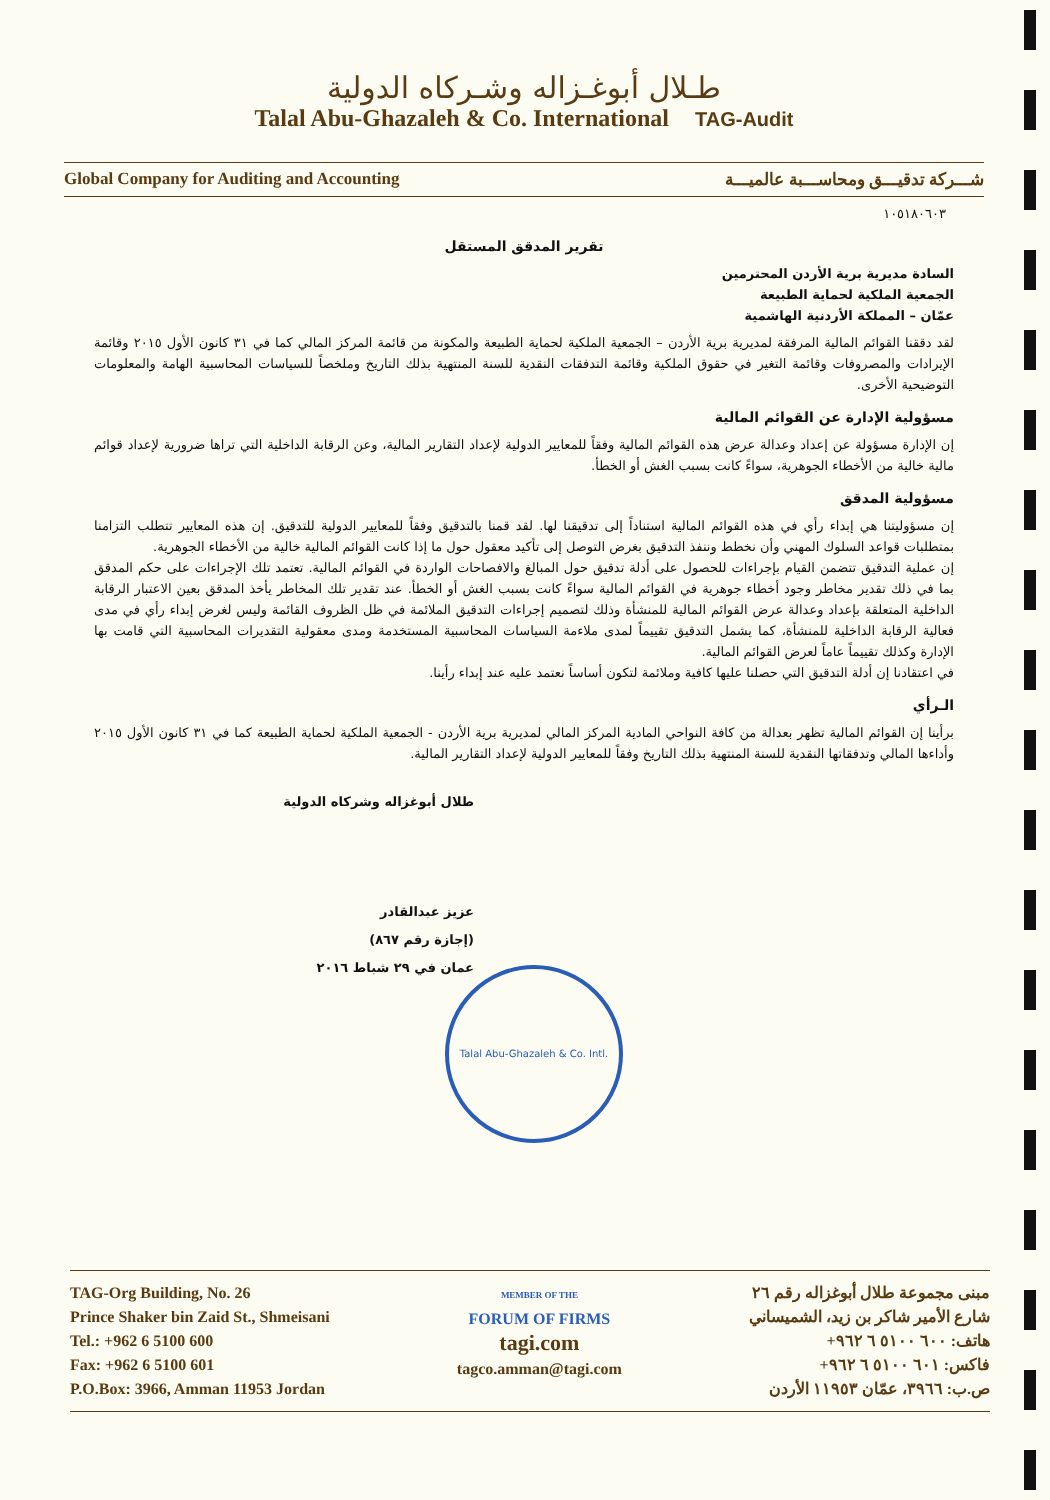طـلال أبوغـزاله وشـركاه الدولية
Talal Abu-Ghazaleh & Co. International TAG-Audit
Global Company for Auditing and Accounting شـــركة تدقيـــق ومحاســـبة عالميـــة
١٠٥١٨٠٦٠٣
تقرير المدقق المستقل
السادة مديرية برية الأردن المحترمين
الجمعية الملكية لحماية الطبيعة
عمّان – المملكة الأردنية الهاشمية
لقد دققنا القوائم المالية المرفقة لمديرية برية الأردن – الجمعية الملكية لحماية الطبيعة والمكونة من قائمة المركز المالي كما في ٣١ كانون الأول ٢٠١٥ وقائمة الإيرادات والمصروفات وقائمة التغير في حقوق الملكية وقائمة التدفقات النقدية للسنة المنتهية بذلك التاريخ وملخصاً للسياسات المحاسبية الهامة والمعلومات التوضيحية الأخرى.
مسؤولية الإدارة عن القوائم المالية
إن الإدارة مسؤولة عن إعداد وعدالة عرض هذه القوائم المالية وفقاً للمعايير الدولية لإعداد التقارير المالية، وعن الرقابة الداخلية التي تراها ضرورية لإعداد قوائم مالية خالية من الأخطاء الجوهرية، سواءً كانت بسبب الغش أو الخطأ.
مسؤولية المدقق
إن مسؤوليتنا هي إبداء رأي في هذه القوائم المالية استناداً إلى تدقيقنا لها. لقد قمنا بالتدقيق وفقاً للمعايير الدولية للتدقيق. إن هذه المعايير تتطلب التزامنا بمتطلبات قواعد السلوك المهني وأن نخطط وننفذ التدقيق بغرض التوصل إلى تأكيد معقول حول ما إذا كانت القوائم المالية خالية من الأخطاء الجوهرية.
إن عملية التدقيق تتضمن القيام بإجراءات للحصول على أدلة تدقيق حول المبالغ والافصاحات الواردة في القوائم المالية. تعتمد تلك الإجراءات على حكم المدقق بما في ذلك تقدير مخاطر وجود أخطاء جوهرية في القوائم المالية سواءً كانت بسبب الغش أو الخطأ. عند تقدير تلك المخاطر يأخذ المدقق بعين الاعتبار الرقابة الداخلية المتعلقة بإعداد وعدالة عرض القوائم المالية للمنشأة وذلك لتصميم إجراءات التدقيق الملائمة في ظل الظروف القائمة وليس لغرض إبداء رأي في مدى فعالية الرقابة الداخلية للمنشأة، كما يشمل التدقيق تقييماً لمدى ملاءمة السياسات المحاسبية المستخدمة ومدى معقولية التقديرات المحاسبية التي قامت بها الإدارة وكذلك تقييماً عاماً لعرض القوائم المالية.
في اعتقادنا إن أدلة التدقيق التي حصلنا عليها كافية وملائمة لتكون أساساً نعتمد عليه عند إبداء رأينا.
الـرأي
برأينا إن القوائم المالية تظهر بعدالة من كافة النواحي المادية المركز المالي لمديرية برية الأردن - الجمعية الملكية لحماية الطبيعة كما في ٣١ كانون الأول ٢٠١٥ وأداءها المالي وتدفقاتها النقدية للسنة المنتهية بذلك التاريخ وفقاً للمعايير الدولية لإعداد التقارير المالية.
طلال أبوغزاله وشركاه الدولية
عزيز عبدالقادر
(إجازة رقم ٨٦٧)
عمان في ٢٩ شباط ٢٠١٦
Talal Abu-Ghazaleh & Co. Intl.
TAG-Org Building, No. 26
Prince Shaker bin Zaid St., Shmeisani
Tel.: +962 6 5100 600
Fax: +962 6 5100 601
P.O.Box: 3966, Amman 11953 Jordan
MEMBER OF THE
FORUM OF FIRMS
tagi.com
tagco.amman@tagi.com
مبنى مجموعة طلال أبوغزاله رقم ٢٦
شارع الأمير شاكر بن زيد، الشميساني
هاتف: ٦٠٠ ٥١٠٠ ٦ ٩٦٢+
فاكس: ٦٠١ ٥١٠٠ ٦ ٩٦٢+
ص.ب: ٣٩٦٦، عمّان ١١٩٥٣ الأردن